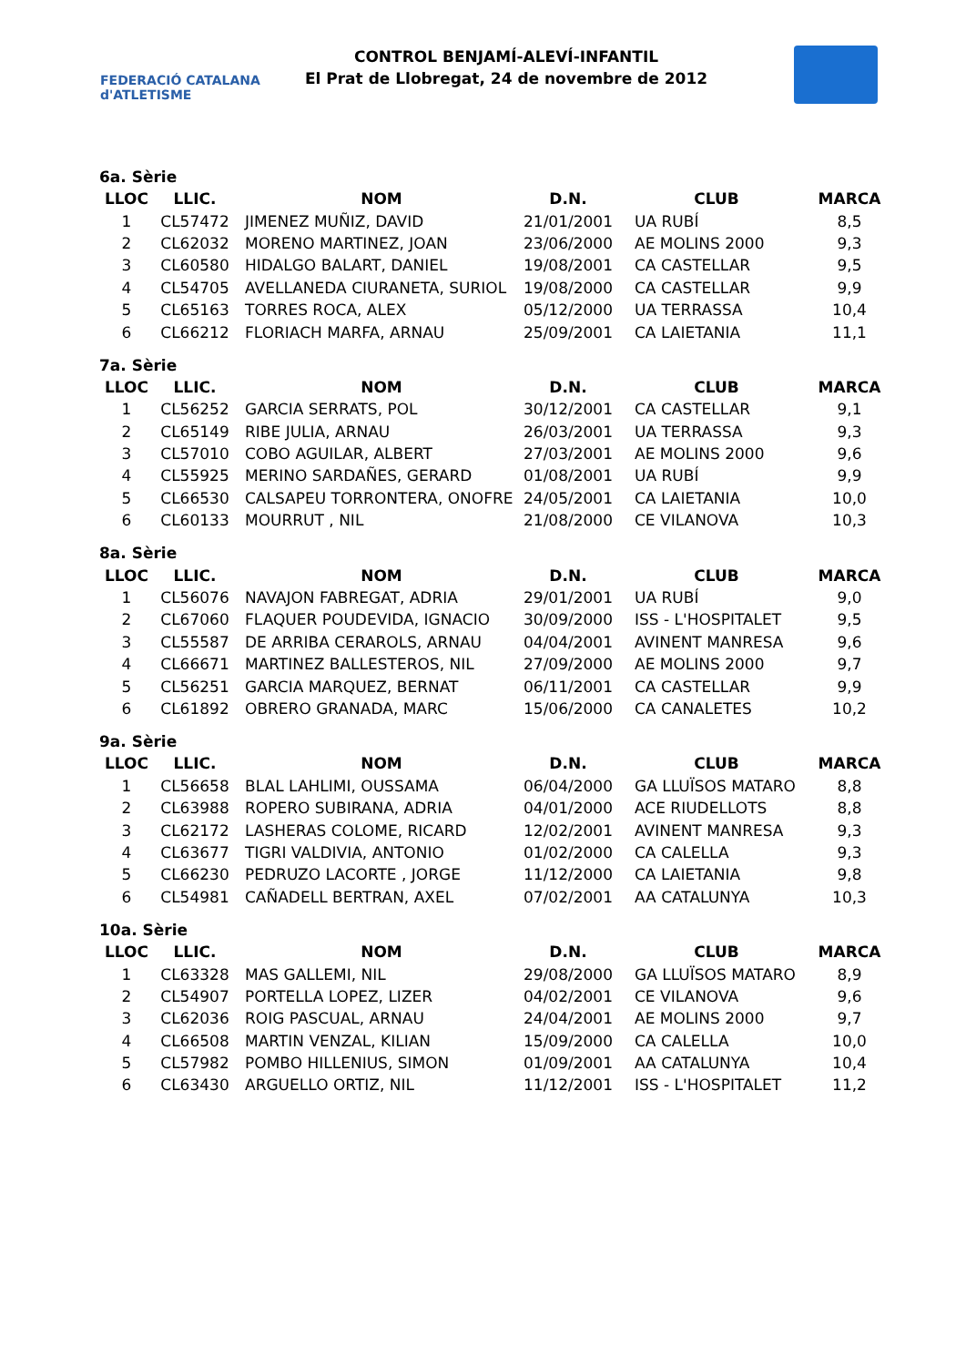FEDERACIÓ CATALANA d'ATLETISME
CONTROL BENJAMÍ-ALEVÍ-INFANTIL
El Prat de Llobregat, 24 de novembre de 2012
6a. Sèrie
| LLOC | LLIC. | NOM | D.N. | CLUB | MARCA |
| --- | --- | --- | --- | --- | --- |
| 1 | CL57472 | JIMENEZ MUÑIZ, DAVID | 21/01/2001 | UA RUBÍ | 8,5 |
| 2 | CL62032 | MORENO MARTINEZ, JOAN | 23/06/2000 | AE MOLINS 2000 | 9,3 |
| 3 | CL60580 | HIDALGO BALART, DANIEL | 19/08/2001 | CA CASTELLAR | 9,5 |
| 4 | CL54705 | AVELLANEDA CIURANETA, SURIOL | 19/08/2000 | CA CASTELLAR | 9,9 |
| 5 | CL65163 | TORRES ROCA, ALEX | 05/12/2000 | UA TERRASSA | 10,4 |
| 6 | CL66212 | FLORIACH MARFA, ARNAU | 25/09/2001 | CA LAIETANIA | 11,1 |
7a. Sèrie
| LLOC | LLIC. | NOM | D.N. | CLUB | MARCA |
| --- | --- | --- | --- | --- | --- |
| 1 | CL56252 | GARCIA SERRATS, POL | 30/12/2001 | CA CASTELLAR | 9,1 |
| 2 | CL65149 | RIBE JULIA, ARNAU | 26/03/2001 | UA TERRASSA | 9,3 |
| 3 | CL57010 | COBO AGUILAR, ALBERT | 27/03/2001 | AE MOLINS 2000 | 9,6 |
| 4 | CL55925 | MERINO SARDAÑES, GERARD | 01/08/2001 | UA RUBÍ | 9,9 |
| 5 | CL66530 | CALSAPEU TORRONTERA, ONOFRE | 24/05/2001 | CA LAIETANIA | 10,0 |
| 6 | CL60133 | MOURRUT , NIL | 21/08/2000 | CE VILANOVA | 10,3 |
8a. Sèrie
| LLOC | LLIC. | NOM | D.N. | CLUB | MARCA |
| --- | --- | --- | --- | --- | --- |
| 1 | CL56076 | NAVAJON FABREGAT, ADRIA | 29/01/2001 | UA RUBÍ | 9,0 |
| 2 | CL67060 | FLAQUER POUDEVIDA, IGNACIO | 30/09/2000 | ISS - L'HOSPITALET | 9,5 |
| 3 | CL55587 | DE ARRIBA CERAROLS, ARNAU | 04/04/2001 | AVINENT MANRESA | 9,6 |
| 4 | CL66671 | MARTINEZ BALLESTEROS, NIL | 27/09/2000 | AE MOLINS 2000 | 9,7 |
| 5 | CL56251 | GARCIA MARQUEZ, BERNAT | 06/11/2001 | CA CASTELLAR | 9,9 |
| 6 | CL61892 | OBRERO GRANADA, MARC | 15/06/2000 | CA CANALETES | 10,2 |
9a. Sèrie
| LLOC | LLIC. | NOM | D.N. | CLUB | MARCA |
| --- | --- | --- | --- | --- | --- |
| 1 | CL56658 | BLAL LAHLIMI, OUSSAMA | 06/04/2000 | GA LLUÏSOS MATARO | 8,8 |
| 2 | CL63988 | ROPERO SUBIRANA, ADRIA | 04/01/2000 | ACE RIUDELLOTS | 8,8 |
| 3 | CL62172 | LASHERAS COLOME, RICARD | 12/02/2001 | AVINENT MANRESA | 9,3 |
| 4 | CL63677 | TIGRI VALDIVIA, ANTONIO | 01/02/2000 | CA CALELLA | 9,3 |
| 5 | CL66230 | PEDRUZO LACORTE , JORGE | 11/12/2000 | CA LAIETANIA | 9,8 |
| 6 | CL54981 | CAÑADELL BERTRAN, AXEL | 07/02/2001 | AA CATALUNYA | 10,3 |
10a. Sèrie
| LLOC | LLIC. | NOM | D.N. | CLUB | MARCA |
| --- | --- | --- | --- | --- | --- |
| 1 | CL63328 | MAS GALLEMI, NIL | 29/08/2000 | GA LLUÏSOS MATARO | 8,9 |
| 2 | CL54907 | PORTELLA LOPEZ, LIZER | 04/02/2001 | CE VILANOVA | 9,6 |
| 3 | CL62036 | ROIG PASCUAL, ARNAU | 24/04/2001 | AE MOLINS 2000 | 9,7 |
| 4 | CL66508 | MARTIN VENZAL, KILIAN | 15/09/2000 | CA CALELLA | 10,0 |
| 5 | CL57982 | POMBO HILLENIUS, SIMON | 01/09/2001 | AA CATALUNYA | 10,4 |
| 6 | CL63430 | ARGUELLO ORTIZ, NIL | 11/12/2001 | ISS - L'HOSPITALET | 11,2 |